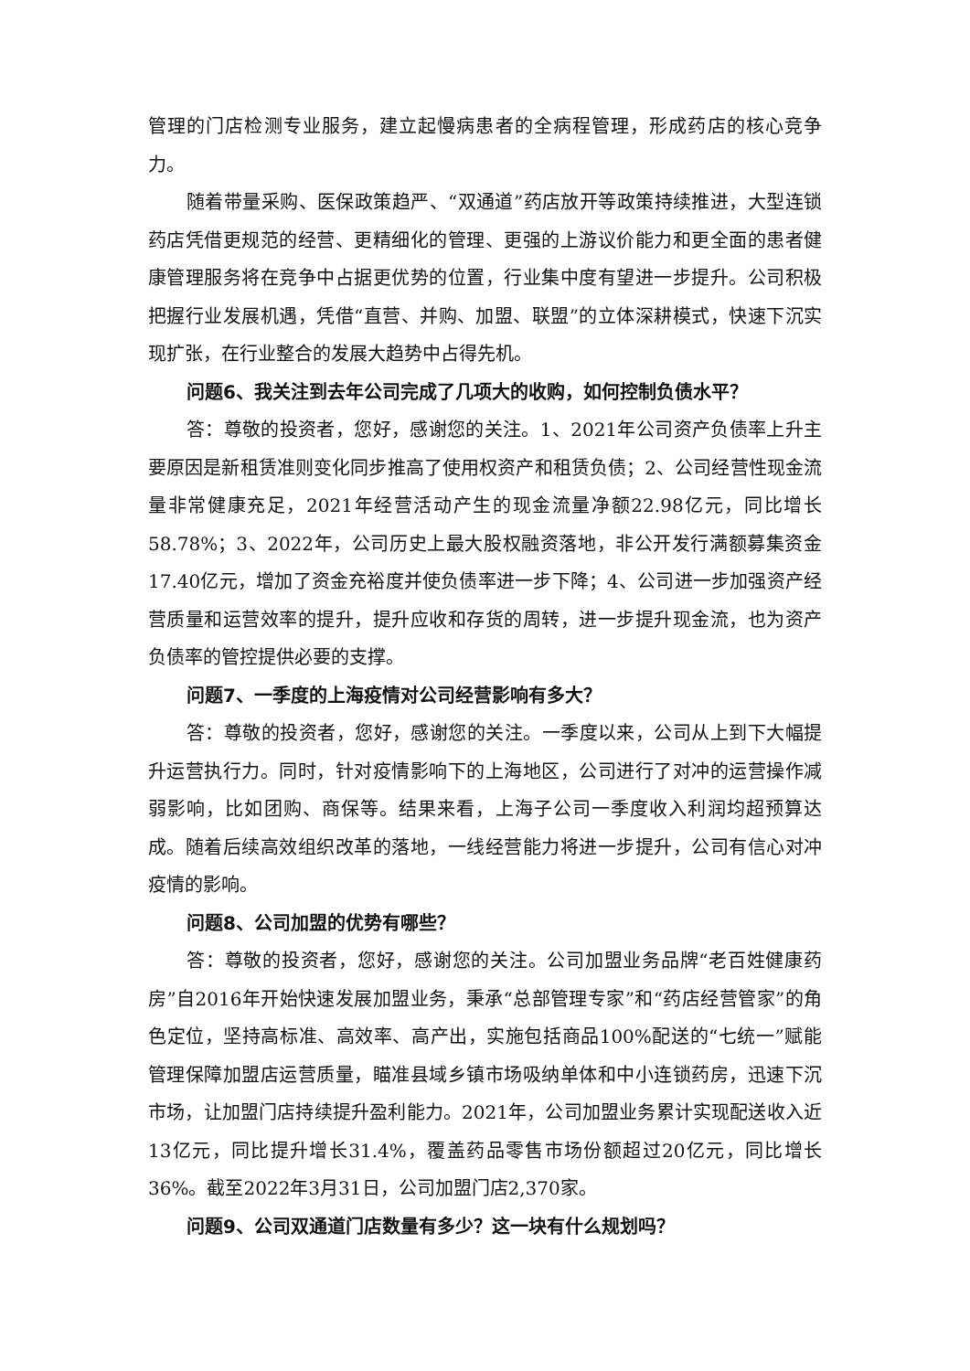管理的门店检测专业服务，建立起慢病患者的全病程管理，形成药店的核心竞争力。
随着带量采购、医保政策趋严、“双通道”药店放开等政策持续推进，大型连锁药店凭借更规范的经营、更精细化的管理、更强的上游议价能力和更全面的患者健康管理服务将在竞争中占据更优势的位置，行业集中度有望进一步提升。公司积极把握行业发展机遇，凭借“直营、并购、加盟、联盟”的立体深耕模式，快速下沉实现扩张，在行业整合的发展大趋势中占得先机。
问题6、我关注到去年公司完成了几项大的收购，如何控制负债水平？
答：尊敬的投资者，您好，感谢您的关注。1、2021年公司资产负债率上升主要原因是新租赁准则变化同步推高了使用权资产和租赁负债；2、公司经营性现金流量非常健康充足，2021年经营活动产生的现金流量净额22.98亿元，同比增长58.78%；3、2022年，公司历史上最大股权融资落地，非公开发行满额募集资金17.40亿元，增加了资金充裕度并使负债率进一步下降；4、公司进一步加强资产经营质量和运营效率的提升，提升应收和存货的周转，进一步提升现金流，也为资产负债率的管控提供必要的支撑。
问题7、一季度的上海疫情对公司经营影响有多大？
答：尊敬的投资者，您好，感谢您的关注。一季度以来，公司从上到下大幅提升运营执行力。同时，针对疫情影响下的上海地区，公司进行了对冲的运营操作减弱影响，比如团购、商保等。结果来看，上海子公司一季度收入利润均超预算达成。随着后续高效组织改革的落地，一线经营能力将进一步提升，公司有信心对冲疫情的影响。
问题8、公司加盟的优势有哪些？
答：尊敬的投资者，您好，感谢您的关注。公司加盟业务品牌“老百姓健康药房”自2016年开始快速发展加盟业务，秉承“总部管理专家”和“药店经营管家”的角色定位，坚持高标准、高效率、高产出，实施包括商品100%配送的“七统一”赋能管理保障加盟店运营质量，瞄准县域乡镇市场吸纳单体和中小连锁药房，迅速下沉市场，让加盟门店持续提升盈利能力。2021年，公司加盟业务累计实现配送收入近13亿元，同比提升增长31.4%，覆盖药品零售市场份额超过20亿元，同比增长36%。截至2022年3月31日，公司加盟门店2,370家。
问题9、公司双通道门店数量有多少？这一块有什么规划吗？